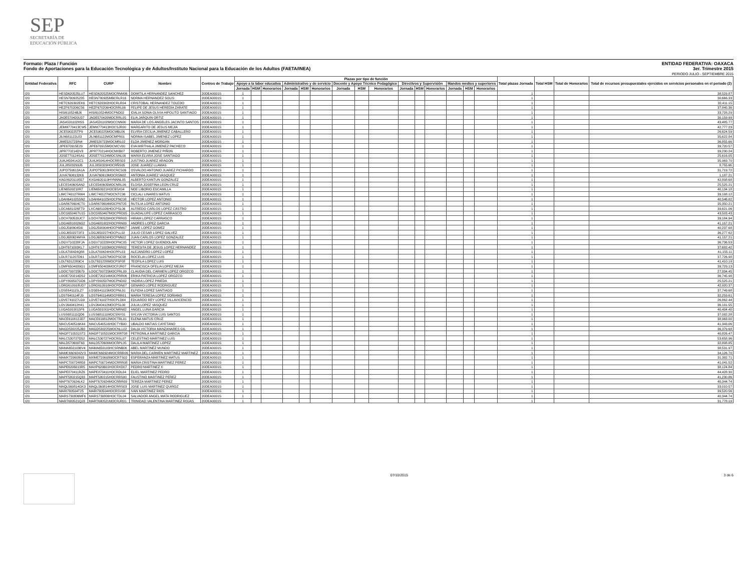SEP
SECRETARÍA DE
EDUCACIÓN PÚBLICA
Formato: Plaza / Función
Fondo de Aportaciones para la Educación Tecnológica y de Adultos/Instituto Nacional para la Educación de los Adultos (FAETA/INEA)
ENTIDAD FEDERATIVA: OAXACA
3er. Trimestre 2015
PERIODO JULIO - SEPTIEMBRE 2015
| Entidad Federativa | RFC | CURP | Nombre | Centros de Trabajo | Plazas por tipo de función | | | | | | | | | | | | | | | Total plazas Jornada | Total HSM | Total de Honorarios | Total de recursos presupuestales ejercidos en servicios personales en el periodo (2) |
| --- | --- | --- | --- | --- | --- | --- | --- | --- | --- | --- | --- | --- | --- | --- | --- | --- | --- | --- | --- | --- | --- | --- | --- |
| | | | | | Apoyo a la labor educativa | | | Administrativo y de servicio | | | Docente y Apoyo Técnico Pedagógico | | | Directivos y Supervisión | | | Mandos medios y superiores | | | | | | |
| | | | | | Jornada | HSM | Honorarios | Jornada | HSM | Honorarios | Jornada | HSM | Honorarios | Jornada | HSM | Honorarios | Jornada | HSM | Honorarios | | | | |
| I20 | HESD620525LU7 | HESD620525MOCRNM06 | DOMITILA HERNANDEZ SANCHEZ | 20DEA0001S | 1 | | | | | | | | | | | | | | | 1 | | | 38,529.87 |
| I20 | HESN780925235 | HESN780925MBCRLR16 | NORMA HERNANDEZ SOLIS | 20DEA0001S | 1 | | | | | | | | | | | | | | | 1 | | | 30,666.33 |
| I20 | HETC620302EK6 | HETC620302HOCRLR04 | CRISTOBAL HERNANDEZ TOLEDO | 20DEA0001S | 1 | | | | | | | | | | | | | | | 1 | | | 32,411.15 |
| I20 | HEZF670206C56 | HEZF670206HOCRRL06 | FELIPE DE JESUS HEREDIA ZARATE | 20DEA0001S | 1 | | | | | | | | | | | | | | | 1 | | | 37,845.36 |
| I20 | HISI610524BJ6 | HISI610524MOCPND02 | IDALIA SONIA OLIVIA HIPOLITO SANTIAGO | 20DEA0001S | 1 | | | | | | | | | | | | | | | 1 | | | 33,728.29 |
| I20 | JAOE570420U37 | JAOE570420MOCRRL05 | ELIA JARQUIN ORTIZ | 20DEA0001S | 1 | | | | | | | | | | | | | | | 1 | | | 30,159.99 |
| I20 | JASA531102HS5 | JASA531102MOCCNN00 | MARIA DE LOS ANGELES JACINTO SANTOS | 20DEA0001S | 1 | | | | | | | | | | | | | | | 1 | | | 43,485.77 |
| I20 | JEMM770413CW5 | JEMM770413HOCSJR00 | MARGARITO DE JESUS MEJIA | 20DEA0001S | 1 | | | | | | | | | | | | | | | 1 | | | 42,777.23 |
| I20 | JICE590225TP9 | JICE590225MOCMBL06 | ELVIRA CECILIA JIMENEZ CABALLERO | 20DEA0001S | 1 | | | | | | | | | | | | | | | 1 | | | 26,624.59 |
| I20 | JILN681122L83 | JILN681122MOCMPR01 | NORMA ISABEL JIMENEZ LOPEZ | 20DEA0001S | 1 | | | | | | | | | | | | | | | 1 | | | 35,622.84 |
| I20 | JIME520723IN4 | JIME520723MOCMRL02 | ELDA JIMENEZ MORGAN | 20DEA0001S | 1 | | | | | | | | | | | | | | | 1 | | | 36,855.66 |
| I20 | JIPE670915E29 | JIPE670915MOCMCV00 | EVA MIRTHALA JIMENEZ PACHECO | 20DEA0001S | 1 | | | | | | | | | | | | | | | 1 | | | 39,720.57 |
| I20 | JIPR770214DV3 | JIPR770214HOCMXB07 | ROBERTO JIMENEZ PIÑON | 20DEA0001S | 1 | | | | | | | | | | | | | | | 1 | | | 39,230.24 |
| I20 | JOSE770124SA1 | JOSE770124MOCSNL00 | MARIA ELVIRA JOSE SANTIAGO | 20DEA0001S | 1 | | | | | | | | | | | | | | | 1 | | | 25,616.05 |
| I20 | JUAJ450414JC1 | JUAJ450414HOCRRS03 | JUSTINO JUAREZ ARAGON | 20DEA0001S | 1 | | | | | | | | | | | | | | | 1 | | | 35,969.70 |
| I20 | JULJ8503299J6 | JULJ850329HOCRÑS05 | JOSE JUAREZ LLAMAS | 20DEA0001S | 1 | | | | | | | | | | | | | | | 1 | | | 8,755.66 |
| I20 | JUPO750613A1A | JUPO750613HOCRCS06 | OSVALDO ANTONIO JUAREZ PICHARDO | 20DEA0001S | 1 | | | | | | | | | | | | | | | 1 | | | 31,719.72 |
| I20 | JUVA7606132K6 | JUVA760613MOCRSN02 | ANTONIA JUAREZ VASQUEZ | 20DEA0001S | 1 | | | | | | | | | | | | | | | 1 | | | 1,187.21 |
| I20 | KAGX620119557 | KXGA620119HYNNNL05 | ALBERTO KANTUN GONZALEZ | 20DEA0001S | 1 | | | | | | | | | | | | | | | 1 | | | 42,808.68 |
| I20 | LECE540605AN2 | LECE540605MOCNRL06 | ELOISA JOSEFINA LEON CRUZ | 20DEA0001S | 1 | | | | | | | | | | | | | | | 1 | | | 25,525.21 |
| I20 | LIEN6509218R7 | LIEN650921HOCBSX04 | NOE LIBORIO ESCAMILLA | 20DEA0001S | 1 | | | | | | | | | | | | | | | 1 | | | 40,134.18 |
| I20 | LIMC740127RW4 | LIMC740127MOCNTC06 | CICLALI LINARES MATUS | 20DEA0001S | 1 | | | | | | | | | | | | | | | 1 | | | 39,108.12 |
| I20 | LOAH641025SN2 | LOAH641025HOCPNC08 | HECTOR LOPEZ ANTONIO | 20DEA0001S | 1 | | | | | | | | | | | | | | | 1 | | | 40,546.82 |
| I20 | LOAR670604CT0 | LOAR670604MOCPNT05 | RUTILIA LOPEZ ANTONIO | 20DEA0001S | 1 | | | | | | | | | | | | | | | 1 | | | 35,350.21 |
| I20 | LOCA681026FT9 | LXCA681026HOCPSL06 | ALFREDO CARLOS LOPEZ CASTRO | 20DEA0001S | 1 | | | | | | | | | | | | | | | 1 | | | 39,621.06 |
| I20 | LOCG650407U15 | LOCG650407MOCPRD05 | GUADALUPE LOPEZ CARRASCO | 20DEA0001S | 1 | | | | | | | | | | | | | | | 1 | | | 43,503.43 |
| I20 | LOCH780529JC7 | LOCH780529HOCPRR03 | HIRAM LOPEZ CARRASCO | 20DEA0001S | 1 | | | | | | | | | | | | | | | 1 | | | 39,184.94 |
| I20 | LOGA6810026G2 | LOGA681002HOCPRN09 | ANDRES LOPEZ GARCIA | 20DEA0001S | 1 | | | | | | | | | | | | | | | 1 | | | 41,157.21 |
| I20 | LOGJ5909045I0 | LOGJ590904HOCPMM07 | JAIME LOPEZ GOMEZ | 20DEA0001S | 1 | | | | | | | | | | | | | | | 1 | | | 40,237.68 |
| I20 | LOGJ6502272F3 | LOGJ650227HOCPLL02 | JULIO CESAR LOPEZ GALVEZ | 20DEA0001S | 1 | | | | | | | | | | | | | | | 1 | | | 36,277.62 |
| I20 | LOGJ680624MYA | LOGJ680624HOCPNN02 | JUAN CARLOS LOPEZ GONZALEZ | 20DEA0001S | 1 | | | | | | | | | | | | | | | 1 | | | 41,157.21 |
| I20 | LOGV710228FJA | LOGV710228HOCPNC05 | VICTOR LOPEZ GUENDOLAIN | 20DEA0001S | 1 | | | | | | | | | | | | | | | 1 | | | 36,736.53 |
| I20 | LOHT671003KL7 | LOHT671003MOCPRR02 | TERESITA DE JESUS LOPEZ HERNANDEZ | 20DEA0001S | 1 | | | | | | | | | | | | | | | 1 | | | 37,682.42 |
| I20 | LOLA700424Q88 | LOLA700424HOCPPL03 | ALEJANDRO LOPEZ LOPEZ | 20DEA0001S | 1 | | | | | | | | | | | | | | | 1 | | | 41,155.11 |
| I20 | LOLR711207D61 | LOLR711207MOCPSC08 | ROCELIA LOPEZ LUIS | 20DEA0001S | 1 | | | | | | | | | | | | | | | 1 | | | 37,726.98 |
| I20 | LOLT6312289C4 | LOLT631228MOCPSF08 | TEOFILA LOPEZ LUIS | 20DEA0001S | 1 | | | | | | | | | | | | | | | 1 | | | 41,410.19 |
| I20 | LOMF6504039G1 | LOMF650403MOCPJR07 | FRANCISCA OFELIA LOPEZ MEJIA | 20DEA0001S | 1 | | | | | | | | | | | | | | | 1 | | | 39,729.13 |
| I20 | LOOC700725679 | LOOC700725MOCPRL09 | CLAUDIA DEL CARMEN LOPEZ OROZCO | 20DEA0001S | 1 | | | | | | | | | | | | | | | 1 | | | 27,934.45 |
| I20 | LOOE720214DS2 | LOOE720214MOCPRR06 | ERIKA PATRICIA LOPEZ OROZCO | 20DEA0001S | 1 | | | | | | | | | | | | | | | 1 | | | 36,745.98 |
| I20 | LOPY800507GD6 | LOPY800507MOCPND02 | YADIRA LOPEZ PINEDA | 20DEA0001S | 1 | | | | | | | | | | | | | | | 1 | | | 25,525.21 |
| I20 | LORG610918UD7 | LORG610918HOCPDN07 | GENARO LOPEZ RODRIGUEZ | 20DEA0001S | 1 | | | | | | | | | | | | | | | 1 | | | 42,920.37 |
| I20 | LOSE641115LZ7 | LOSE641115MOCPNL01 | ELPIDIA LOPEZ SANTIAGO | 20DEA0001S | 1 | | | | | | | | | | | | | | | 1 | | | 37,749.68 |
| I20 | LOST640114FJ9 | LOST640114MOCPRR01 | MARIA TERESA LOPEZ SORIANO | 20DEA0001S | 1 | | | | | | | | | | | | | | | 1 | | | 32,259.61 |
| I20 | LOVE741027LG9 | LOVE741027HOCPLD04 | EDUARDO REY LOPEZ VILLAVICENCIO | 20DEA0001S | 1 | | | | | | | | | | | | | | | 1 | | | 26,862.44 |
| I20 | LOVJ640412H41 | LOVJ640412MOCPSL00 | JULIA LOPEZ VASQUEZ | 20DEA0001S | 1 | | | | | | | | | | | | | | | 1 | | | 36,101.55 |
| I20 | LUGA5910015F6 | LUGA591001HOCNRN02 | ANGEL LUNA GARCIA | 20DEA0001S | 1 | | | | | | | | | | | | | | | 1 | | | 40,404.40 |
| I20 | LUSS681111QD6 | LUSS681111MOCSNY01 | SYLVIA VICTORIA LUIS SANTOS | 20DEA0001S | 1 | | | | | | | | | | | | | | | 1 | | | 37,082.28 |
| I20 | MACE610812JD7 | MACE610812MOCTRL01 | ELENA MATUS CRUZ | 20DEA0001S | 1 | | | | | | | | | | | | | | | 1 | | | 38,963.00 |
| I20 | MACU540516K44 | MACU540516HOCTYB00 | UBALDO MATIAS CAYETANO | 20DEA0001S | 1 | | | | | | | | | | | | | | | 1 | | | 41,343.06 |
| I20 | MAGD530225JB0 | MAGD530225MOCNLL02 | DALIA VICTORIA MANZANARES GIL | 20DEA0001S | 1 | | | | | | | | | | | | | | | 1 | | | 36,379.68 |
| I20 | MAGP710531ST2 | MAGP710531MOCRRT08 | PETRONILA MARTINEZ GARCIA | 20DEA0001S | 1 | | | | | | | | | | | | | | | 1 | | | 40,826.47 |
| I20 | MALC530727D52 | MALC530727HOCRSL07 | CELESTINO MARTINEZ LUIS | 20DEA0001S | 1 | | | | | | | | | | | | | | | 1 | | | 53,658.96 |
| I20 | MALD570609T63 | MALD570609MOCRPL05 | DALILA MARTINEZ LOPEZ | 20DEA0001S | 1 | | | | | | | | | | | | | | | 1 | | | 32,808.85 |
| I20 | MAMA6501036V4 | MAMA650103HCSRNB06 | ABEL MARTINEZ MUNDO | 20DEA0001S | 1 | | | | | | | | | | | | | | | 1 | | | 38,531.97 |
| I20 | MAMC6609242V3 | MAMC660924MOCRRR06 | MARIA DEL CARMEN MARTINEZ MARTINEZ | 20DEA0001S | 1 | | | | | | | | | | | | | | | 1 | | | 34,126.70 |
| I20 | MAMX720608I93 | MXME720608MOCRTS02 | ESPERANZA MARTINEZ MATUS | 20DEA0001S | 1 | | | | | | | | | | | | | | | 1 | | | 31,382.71 |
| I20 | MAPC700724R58 | MAPC700724MOCRRR08 | MARIA CRISTINA MARTINEZ PEREZ | 20DEA0001S | 1 | | | | | | | | | | | | | | | 1 | | | 41,041.52 |
| I20 | MAPE6206013R5 | MAXP620601HOCRXD07 | PEDRO MARTINEZ X | 20DEA0001S | 1 | | | | | | | | | | | | | | | 1 | | | 38,124.84 |
| I20 | MAPE870411RZ6 | MAPE870411HOCRDL04 | ELIEL MARTINEZ PEDRO | 20DEA0001S | 1 | | | | | | | | | | | | | | | 1 | | | 44,428.30 |
| I20 | MAPF580215Q33 | MAPF580215HOCRRS00 | FAUSTINO MARTINEZ PEREZ | 20DEA0001S | 1 | | | | | | | | | | | | | | | 1 | | | 41,230.86 |
| I20 | MAPT670924LK2 | MAPT670924MOCRRR09 | TEREZA MARTINEZ PEREZ | 20DEA0001S | 1 | | | | | | | | | | | | | | | 1 | | | 40,344.74 |
| I20 | MAQL560814GK3 | MAQL560814HOCRRS03 | JOSE LUIS MARTINEZ QUIROZ | 20DEA0001S | 1 | | | | | | | | | | | | | | | 1 | | | 33,010.57 |
| I20 | MARI780504T25 | MARI780504HOCRSV08 | IVAN MARTINEZ RIOS | 20DEA0001S | 1 | | | | | | | | | | | | | | | 1 | | | 39,520.56 |
| I20 | MARS730806MF6 | MARS730806HOCTDL04 | SALVADOR ANGEL MATA RODRIGUEZ | 20DEA0001S | 1 | | | | | | | | | | | | | | | 1 | | | 40,344.74 |
| I20 | MART680521QJ3 | MART680521MOCRJR01 | TRINIDAD VALENTINA MARTINEZ ROJAS | 20DEA0001S | 1 | | | | | | | | | | | | | | | 1 | | | 31,778.19 |
07/10/2015 3 de 6